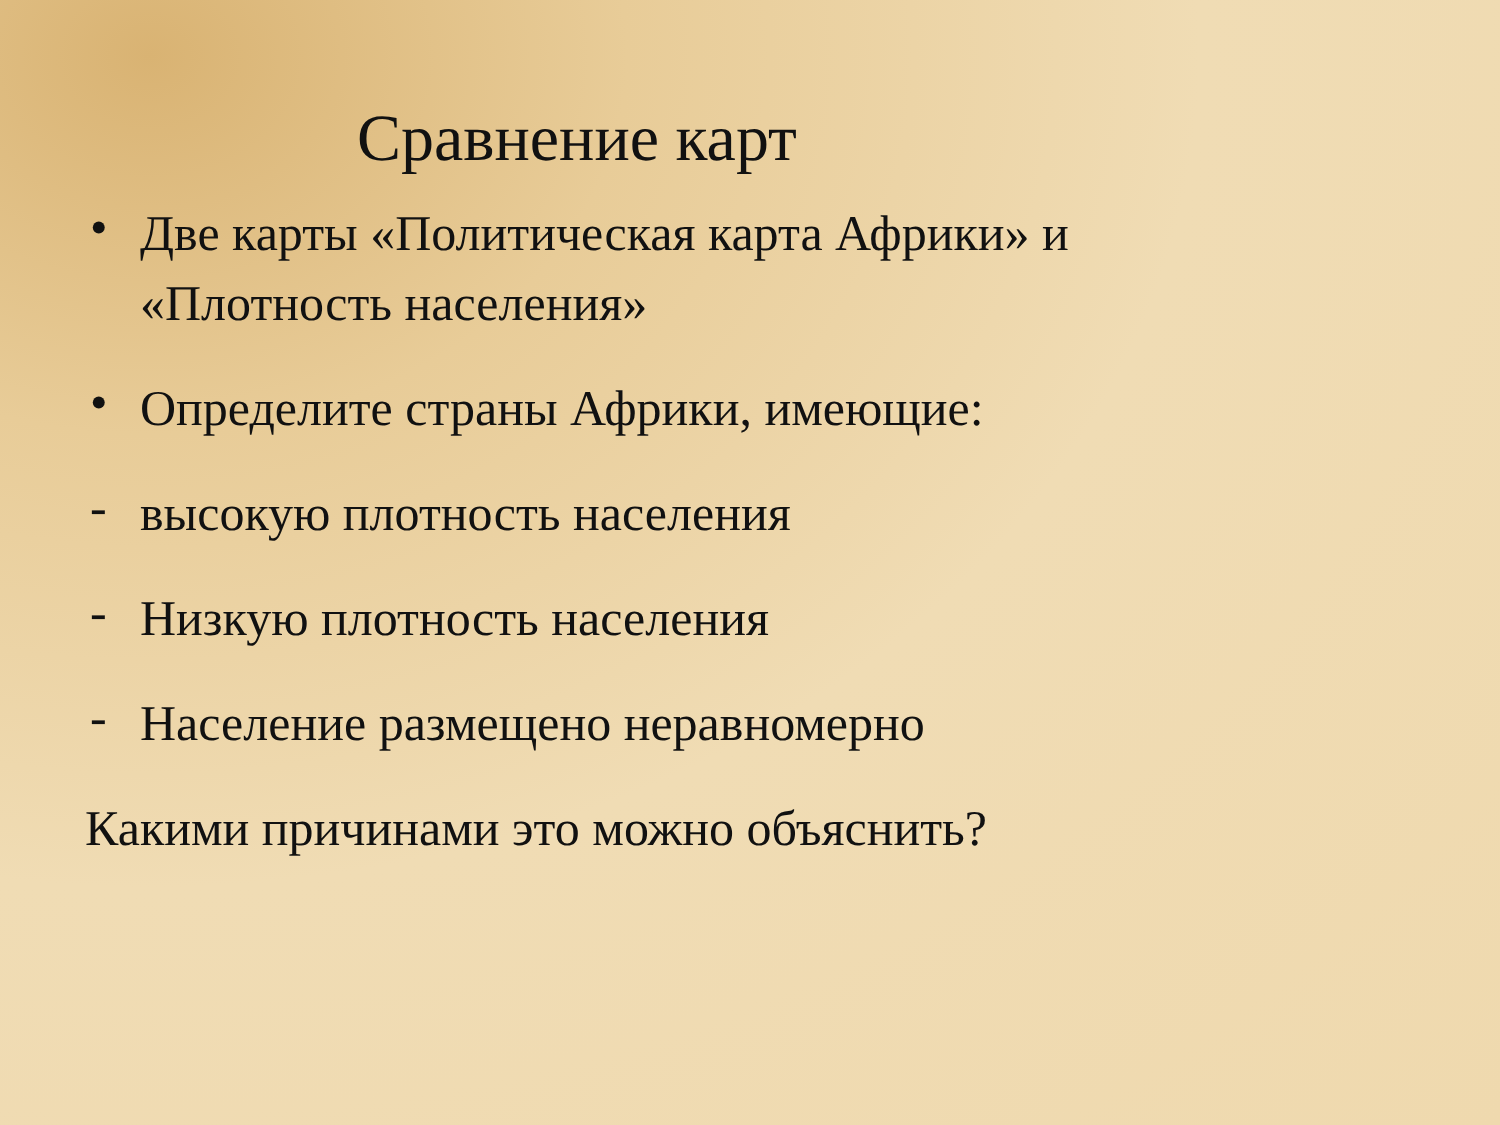Сравнение карт
• Две карты «Политическая карта Африки» и «Плотность населения»
• Определите страны Африки, имеющие:
- высокую плотность населения
- Низкую плотность населения
- Население размещено неравномерно
Какими причинами это можно объяснить?